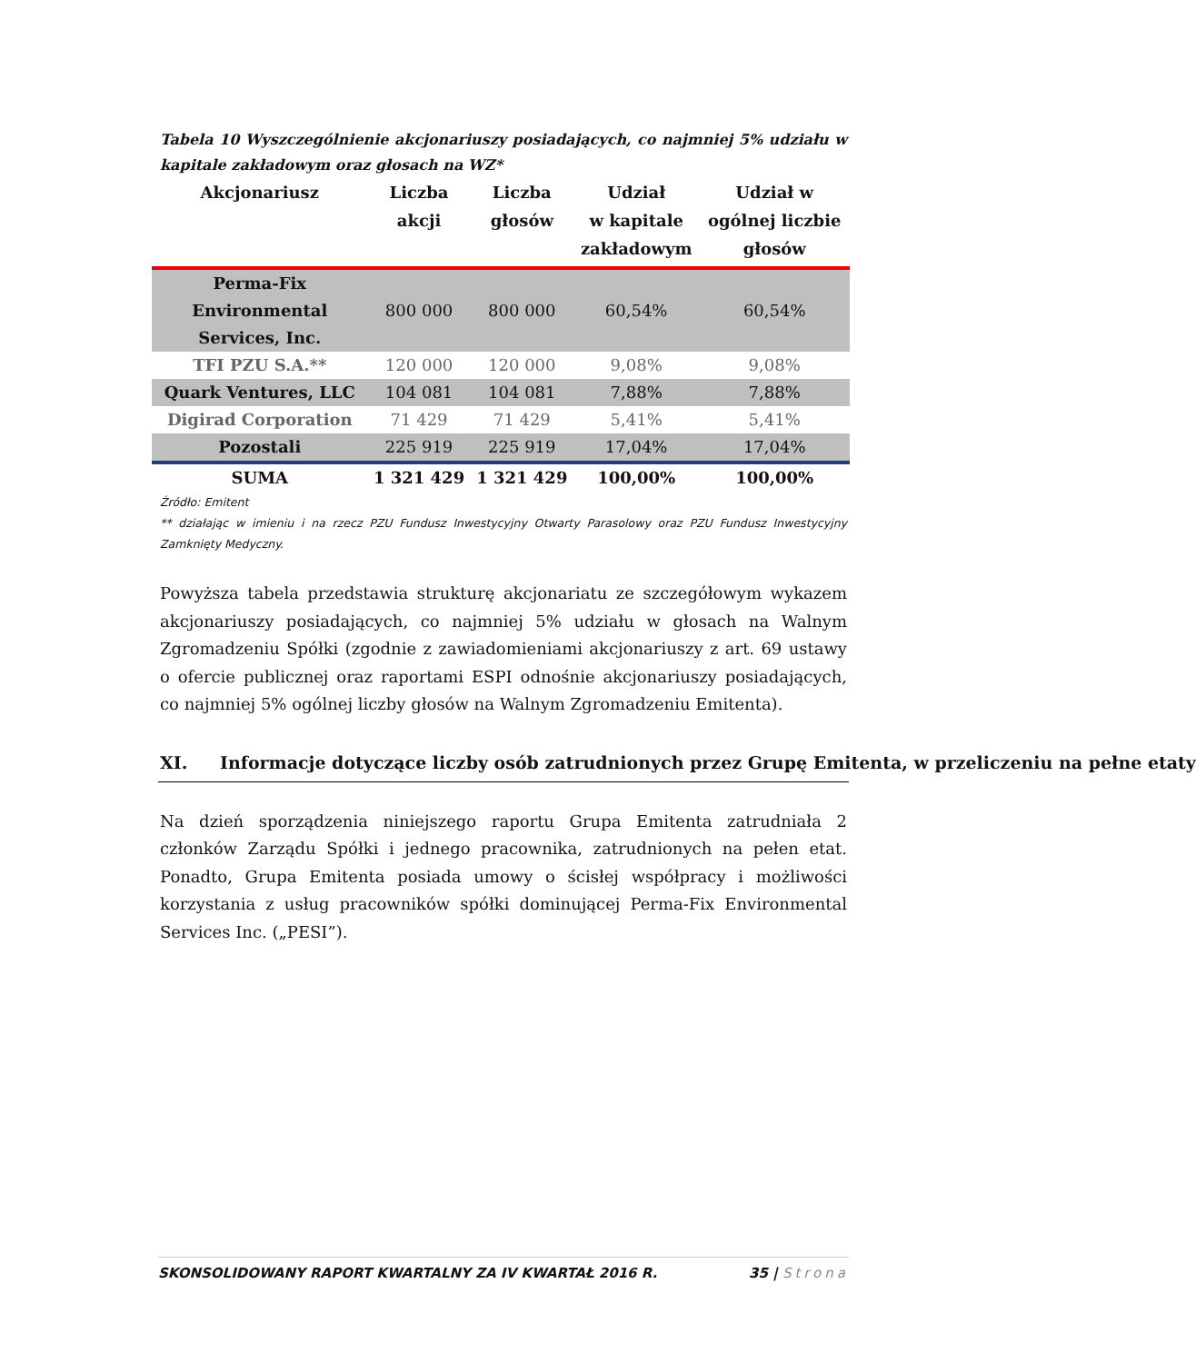Tabela 10 Wyszczególnienie akcjonariuszy posiadających, co najmniej 5% udziału w kapitale zakładowym oraz głosach na WZ*
| Akcjonariusz | Liczba akcji | Liczba głosów | Udział w kapitale zakładowym | Udział w ogólnej liczbie głosów |
| --- | --- | --- | --- | --- |
| Perma-Fix Environmental Services, Inc. | 800 000 | 800 000 | 60,54% | 60,54% |
| TFI PZU S.A.** | 120 000 | 120 000 | 9,08% | 9,08% |
| Quark Ventures, LLC | 104 081 | 104 081 | 7,88% | 7,88% |
| Digirad Corporation | 71 429 | 71 429 | 5,41% | 5,41% |
| Pozostali | 225 919 | 225 919 | 17,04% | 17,04% |
| SUMA | 1 321 429 | 1 321 429 | 100,00% | 100,00% |
Źródło: Emitent
** działając w imieniu i na rzecz PZU Fundusz Inwestycyjny Otwarty Parasolowy oraz PZU Fundusz Inwestycyjny Zamknięty Medyczny.
Powyższa tabela przedstawia strukturę akcjonariatu ze szczegółowym wykazem akcjonariuszy posiadających, co najmniej 5% udziału w głosach na Walnym Zgromadzeniu Spółki (zgodnie z zawiadomieniami akcjonariuszy z art. 69 ustawy o ofercie publicznej oraz raportami ESPI odnośnie akcjonariuszy posiadających, co najmniej 5% ogólnej liczby głosów na Walnym Zgromadzeniu Emitenta).
XI. Informacje dotyczące liczby osób zatrudnionych przez Grupę Emitenta, w przeliczeniu na pełne etaty
Na dzień sporządzenia niniejszego raportu Grupa Emitenta zatrudniała 2 członków Zarządu Spółki i jednego pracownika, zatrudnionych na pełen etat. Ponadto, Grupa Emitenta posiada umowy o ścisłej współpracy i możliwości korzystania z usług pracowników spółki dominującej Perma-Fix Environmental Services Inc. („PESI”).
SKONSOLIDOWANY RAPORT KWARTALNY ZA IV KWARTAŁ 2016 R. 35 | Strona